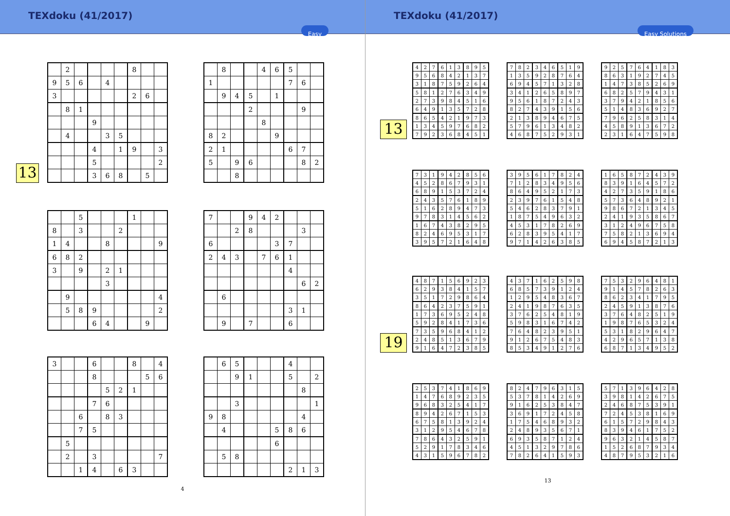TEXdoku (41/2017)
Easy
13
| | 2 | | | | | 8 | | |
| 9 | 5 | 6 | | 4 | | | | |
| 3 | | | | | | 2 | 6 | |
| | 8 | 1 | | | | | | |
| | | | 9 | | | | | |
| | 4 | | | 3 | 5 | | | |
| | | | 4 | | 1 | 9 | | 3 |
| | | | 5 | | | | | 2 |
| | | | 3 | 6 | 8 | | 5 | |
| | 8 | | | 4 | 6 | 5 | | |
| 1 | | | | | | 7 | 6 | |
| | 9 | 4 | 5 | | 1 | | | |
| | | | 2 | | | | 9 | |
| | | | | 8 | | | | |
| 8 | 2 | | | | 9 | | | |
| 2 | 1 | | | | | 6 | 7 | |
| 5 | | 9 | 6 | | | | 8 | 2 |
| | | 8 | | | | | | |
| | | 5 | | | | 1 | | |
| 8 | | 3 | | | 2 | | | |
| 1 | 4 | | | 8 | | | | 9 |
| 6 | 8 | 2 | | | | | | |
| 3 | | 9 | | 2 | 1 | | | |
| | | | | 3 | | | | |
| | 9 | | | | | | | 4 |
| | 5 | 8 | 9 | | | | | 2 |
| | | | 6 | 4 | | | 9 | |
| 7 | | | 9 | 4 | 2 | | | |
| | | 2 | 8 | | | | 3 | |
| 6 | | | | | 3 | 7 | | |
| 2 | 4 | 3 | | 7 | 6 | 1 | | |
| | | | | | | 4 | | |
| | | | | | | | 6 | 2 |
| | 6 | | | | | | | |
| | | | | | | 3 | 1 | |
| | 9 | | 7 | | | 6 | | |
| 3 | | | 6 | | | 8 | | 4 |
| | | | 8 | | | | 5 | 6 |
| | | | | 5 | 2 | 1 | | |
| | | | 7 | 6 | | | | |
| | | 6 | | 8 | 3 | | | |
| | | 7 | 5 | | | | | |
| | 5 | | | | | | | |
| | 2 | | 3 | | | | | 7 |
| | | 1 | 4 | | 6 | 3 | | |
| | 6 | 5 | | | | 4 | | |
| | | 9 | 1 | | | 5 | | 2 |
| | | | | | | | 8 | |
| | | 3 | | | | | | 1 |
| 9 | 8 | | | | | | 4 | |
| | 4 | | | | 5 | 8 | 6 | |
| | | | | | 6 | | | |
| | 5 | 8 | | | | | | |
| | | | | | | 2 | 1 | 3 |
4
TEXdoku (41/2017)
Easy Solutions
13
| 4 | 2 | 7 | 6 | 1 | 3 | 8 | 9 | 5 |
| 9 | 5 | 6 | 8 | 4 | 2 | 1 | 3 | 7 |
| 3 | 1 | 8 | 7 | 5 | 9 | 2 | 6 | 4 |
| 5 | 8 | 1 | 2 | 7 | 6 | 3 | 4 | 9 |
| 2 | 7 | 3 | 9 | 8 | 4 | 5 | 1 | 6 |
| 6 | 4 | 9 | 1 | 3 | 5 | 7 | 2 | 8 |
| 8 | 6 | 5 | 4 | 2 | 1 | 9 | 7 | 3 |
| 1 | 3 | 4 | 5 | 9 | 7 | 6 | 8 | 2 |
| 7 | 9 | 2 | 3 | 6 | 8 | 4 | 5 | 1 |
| 7 | 8 | 2 | 3 | 4 | 6 | 5 | 1 | 9 |
| 1 | 3 | 5 | 9 | 2 | 8 | 7 | 6 | 4 |
| 6 | 9 | 4 | 5 | 7 | 1 | 3 | 2 | 8 |
| 3 | 4 | 1 | 2 | 6 | 5 | 8 | 9 | 7 |
| 9 | 5 | 6 | 1 | 8 | 7 | 2 | 4 | 3 |
| 8 | 2 | 7 | 4 | 3 | 9 | 1 | 5 | 6 |
| 2 | 1 | 3 | 8 | 9 | 4 | 6 | 7 | 5 |
| 5 | 7 | 9 | 6 | 1 | 3 | 4 | 8 | 2 |
| 4 | 6 | 8 | 7 | 5 | 2 | 9 | 3 | 1 |
| 9 | 2 | 5 | 7 | 6 | 4 | 1 | 8 | 3 |
| 8 | 6 | 3 | 1 | 9 | 2 | 7 | 4 | 5 |
| 1 | 4 | 7 | 3 | 8 | 5 | 2 | 6 | 9 |
| 6 | 8 | 2 | 5 | 7 | 9 | 4 | 3 | 1 |
| 3 | 7 | 9 | 4 | 2 | 1 | 8 | 5 | 6 |
| 5 | 1 | 4 | 8 | 3 | 6 | 9 | 2 | 7 |
| 7 | 9 | 6 | 2 | 5 | 8 | 3 | 1 | 4 |
| 4 | 5 | 8 | 9 | 1 | 3 | 6 | 7 | 2 |
| 2 | 3 | 1 | 6 | 4 | 7 | 5 | 9 | 8 |
| 7 | 3 | 1 | 9 | 4 | 2 | 8 | 5 | 6 |
| 4 | 5 | 2 | 8 | 6 | 7 | 9 | 3 | 1 |
| 6 | 8 | 9 | 1 | 5 | 3 | 7 | 2 | 4 |
| 2 | 4 | 3 | 5 | 7 | 6 | 1 | 8 | 9 |
| 5 | 1 | 6 | 2 | 8 | 9 | 4 | 7 | 3 |
| 9 | 7 | 8 | 3 | 1 | 4 | 5 | 6 | 2 |
| 1 | 6 | 7 | 4 | 3 | 8 | 2 | 9 | 5 |
| 8 | 2 | 4 | 6 | 9 | 5 | 3 | 1 | 7 |
| 3 | 9 | 5 | 7 | 2 | 1 | 6 | 4 | 8 |
| 3 | 9 | 5 | 6 | 1 | 7 | 8 | 2 | 4 |
| 7 | 1 | 2 | 8 | 3 | 4 | 9 | 5 | 6 |
| 8 | 6 | 4 | 9 | 5 | 2 | 1 | 7 | 3 |
| 2 | 3 | 9 | 7 | 6 | 1 | 5 | 4 | 8 |
| 5 | 4 | 6 | 2 | 8 | 3 | 7 | 9 | 1 |
| 1 | 8 | 7 | 5 | 4 | 9 | 6 | 3 | 2 |
| 4 | 5 | 3 | 1 | 7 | 8 | 2 | 6 | 9 |
| 6 | 2 | 8 | 3 | 9 | 5 | 4 | 1 | 7 |
| 9 | 7 | 1 | 4 | 2 | 6 | 3 | 8 | 5 |
| 1 | 6 | 5 | 8 | 7 | 2 | 4 | 3 | 9 |
| 8 | 3 | 9 | 1 | 6 | 4 | 5 | 7 | 2 |
| 4 | 2 | 7 | 3 | 5 | 9 | 1 | 8 | 6 |
| 5 | 7 | 3 | 6 | 4 | 8 | 9 | 2 | 1 |
| 9 | 8 | 6 | 7 | 2 | 1 | 3 | 4 | 5 |
| 2 | 4 | 1 | 9 | 3 | 5 | 8 | 6 | 7 |
| 3 | 1 | 2 | 4 | 9 | 6 | 7 | 5 | 8 |
| 7 | 5 | 8 | 2 | 1 | 3 | 6 | 9 | 4 |
| 6 | 9 | 4 | 5 | 8 | 7 | 2 | 1 | 3 |
19
| 4 | 8 | 7 | 1 | 5 | 6 | 9 | 2 | 3 |
| 6 | 2 | 9 | 3 | 8 | 4 | 1 | 5 | 7 |
| 3 | 5 | 1 | 7 | 2 | 9 | 8 | 6 | 4 |
| 8 | 6 | 4 | 2 | 3 | 7 | 5 | 9 | 1 |
| 1 | 7 | 3 | 6 | 9 | 5 | 2 | 4 | 8 |
| 5 | 9 | 2 | 8 | 4 | 1 | 7 | 3 | 6 |
| 7 | 3 | 5 | 9 | 6 | 8 | 4 | 1 | 2 |
| 2 | 4 | 8 | 5 | 1 | 3 | 6 | 7 | 9 |
| 9 | 1 | 6 | 4 | 7 | 2 | 3 | 8 | 5 |
| 4 | 3 | 7 | 1 | 6 | 2 | 5 | 9 | 8 |
| 6 | 8 | 5 | 7 | 3 | 9 | 1 | 2 | 4 |
| 1 | 2 | 9 | 5 | 4 | 8 | 3 | 6 | 7 |
| 2 | 4 | 1 | 9 | 8 | 7 | 6 | 3 | 5 |
| 3 | 7 | 6 | 2 | 5 | 4 | 8 | 1 | 9 |
| 5 | 9 | 8 | 3 | 1 | 6 | 7 | 4 | 2 |
| 7 | 6 | 4 | 8 | 2 | 3 | 9 | 5 | 1 |
| 9 | 1 | 2 | 6 | 7 | 5 | 4 | 8 | 3 |
| 8 | 5 | 3 | 4 | 9 | 1 | 2 | 7 | 6 |
| 7 | 5 | 3 | 2 | 9 | 6 | 4 | 8 | 1 |
| 9 | 1 | 4 | 5 | 7 | 8 | 2 | 6 | 3 |
| 8 | 6 | 2 | 3 | 4 | 1 | 7 | 9 | 5 |
| 2 | 4 | 5 | 9 | 1 | 3 | 8 | 7 | 6 |
| 3 | 7 | 6 | 4 | 8 | 2 | 5 | 1 | 9 |
| 1 | 9 | 8 | 7 | 6 | 5 | 3 | 2 | 4 |
| 5 | 3 | 1 | 8 | 2 | 9 | 6 | 4 | 7 |
| 4 | 2 | 9 | 6 | 5 | 7 | 1 | 3 | 8 |
| 6 | 8 | 7 | 1 | 3 | 4 | 9 | 5 | 2 |
| 2 | 5 | 3 | 7 | 4 | 1 | 8 | 6 | 9 |
| 1 | 4 | 7 | 6 | 8 | 9 | 2 | 3 | 5 |
| 9 | 6 | 8 | 3 | 2 | 5 | 4 | 1 | 7 |
| 8 | 9 | 4 | 2 | 6 | 7 | 1 | 5 | 3 |
| 6 | 7 | 5 | 8 | 1 | 3 | 9 | 2 | 4 |
| 3 | 1 | 2 | 9 | 5 | 4 | 6 | 7 | 8 |
| 7 | 8 | 6 | 4 | 3 | 2 | 5 | 9 | 1 |
| 5 | 2 | 9 | 1 | 7 | 8 | 3 | 4 | 6 |
| 4 | 3 | 1 | 5 | 9 | 6 | 7 | 8 | 2 |
| 8 | 2 | 4 | 7 | 9 | 6 | 3 | 1 | 5 |
| 5 | 3 | 7 | 8 | 1 | 4 | 2 | 6 | 9 |
| 9 | 1 | 6 | 2 | 5 | 3 | 8 | 4 | 7 |
| 3 | 6 | 9 | 1 | 7 | 2 | 4 | 5 | 8 |
| 1 | 7 | 5 | 4 | 6 | 8 | 9 | 3 | 2 |
| 2 | 4 | 8 | 9 | 3 | 5 | 6 | 7 | 1 |
| 6 | 9 | 3 | 5 | 8 | 7 | 1 | 2 | 4 |
| 4 | 5 | 1 | 3 | 2 | 9 | 7 | 8 | 6 |
| 7 | 8 | 2 | 6 | 4 | 1 | 5 | 9 | 3 |
| 5 | 7 | 1 | 3 | 9 | 6 | 4 | 2 | 8 |
| 3 | 9 | 8 | 1 | 4 | 2 | 6 | 7 | 5 |
| 2 | 4 | 6 | 8 | 7 | 5 | 3 | 9 | 1 |
| 7 | 2 | 4 | 5 | 3 | 8 | 1 | 6 | 9 |
| 6 | 1 | 5 | 7 | 2 | 9 | 8 | 4 | 3 |
| 8 | 3 | 9 | 4 | 6 | 1 | 7 | 5 | 2 |
| 9 | 6 | 3 | 2 | 1 | 4 | 5 | 8 | 7 |
| 1 | 5 | 2 | 6 | 8 | 7 | 9 | 3 | 4 |
| 4 | 8 | 7 | 9 | 5 | 3 | 2 | 1 | 6 |
13